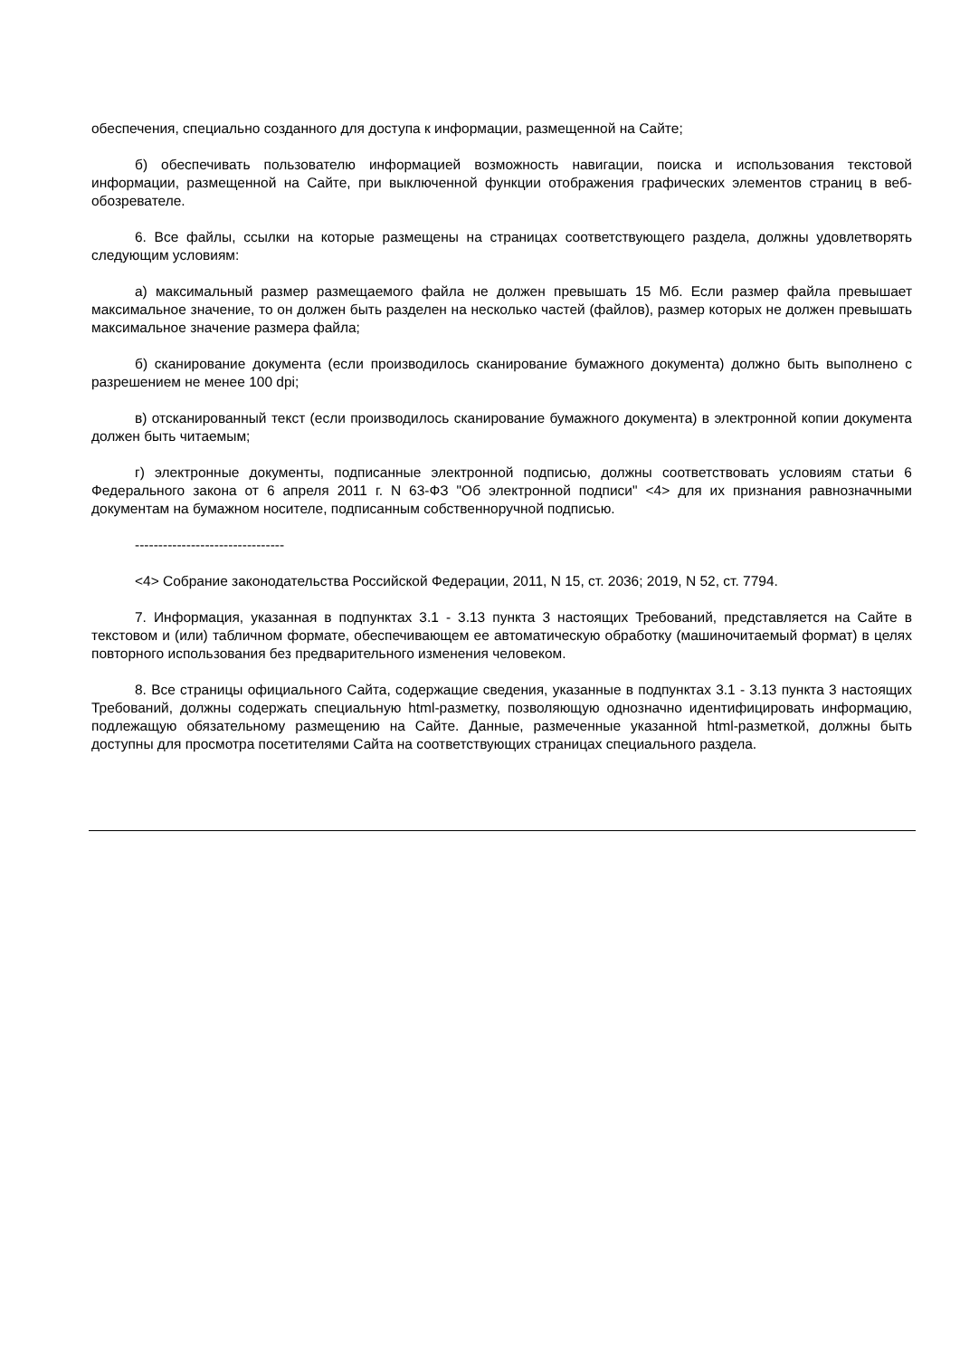обеспечения, специально созданного для доступа к информации, размещенной на Сайте;
б) обеспечивать пользователю информацией возможность навигации, поиска и использования текстовой информации, размещенной на Сайте, при выключенной функции отображения графических элементов страниц в веб-обозревателе.
6. Все файлы, ссылки на которые размещены на страницах соответствующего раздела, должны удовлетворять следующим условиям:
а) максимальный размер размещаемого файла не должен превышать 15 Мб. Если размер файла превышает максимальное значение, то он должен быть разделен на несколько частей (файлов), размер которых не должен превышать максимальное значение размера файла;
б) сканирование документа (если производилось сканирование бумажного документа) должно быть выполнено с разрешением не менее 100 dpi;
в) отсканированный текст (если производилось сканирование бумажного документа) в электронной копии документа должен быть читаемым;
г) электронные документы, подписанные электронной подписью, должны соответствовать условиям статьи 6 Федерального закона от 6 апреля 2011 г. N 63-ФЗ "Об электронной подписи" <4> для их признания равнозначными документам на бумажном носителе, подписанным собственноручной подписью.
--------------------------------
<4> Собрание законодательства Российской Федерации, 2011, N 15, ст. 2036; 2019, N 52, ст. 7794.
7. Информация, указанная в подпунктах 3.1 - 3.13 пункта 3 настоящих Требований, представляется на Сайте в текстовом и (или) табличном формате, обеспечивающем ее автоматическую обработку (машиночитаемый формат) в целях повторного использования без предварительного изменения человеком.
8. Все страницы официального Сайта, содержащие сведения, указанные в подпунктах 3.1 - 3.13 пункта 3 настоящих Требований, должны содержать специальную html-разметку, позволяющую однозначно идентифицировать информацию, подлежащую обязательному размещению на Сайте. Данные, размеченные указанной html-разметкой, должны быть доступны для просмотра посетителями Сайта на соответствующих страницах специального раздела.